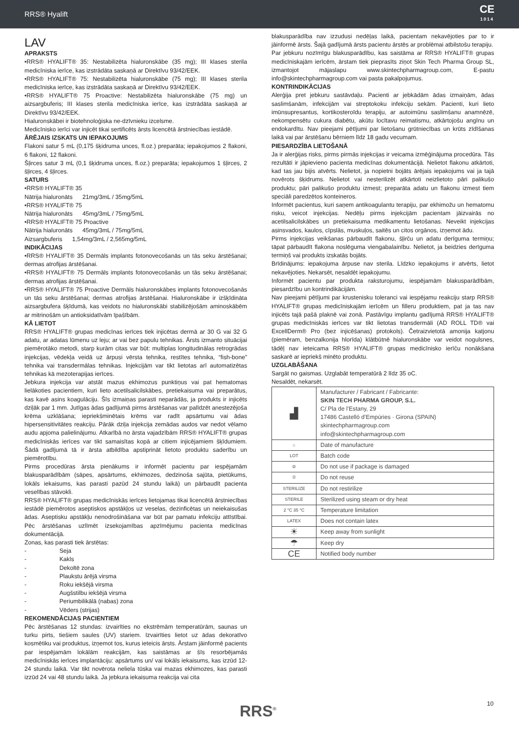RRS® Hyalift CE
1014
LAV
APRAKSTS
•RRS® HYALIFT® 35: Nestabilizēta hialuronskābe (35 mg); III klases sterila medicīniska ierīce, kas izstrādāta saskaņā ar Direktīvu 93/42/EEK.
•RRS® HYALIFT® 75: Nestabilizēta hialuronskābe (75 mg); III klases sterila medicīniska ierīce, kas izstrādāta saskaņā ar Direktīvu 93/42/EEK.
•RRS® HYALIFT® 75 Proactive: Nestabilizēta hialuronskābe (75 mg) un aizsargbuferis; III klases sterila medicīniska ierīce, kas izstrādāta saskaņā ar Direktīvu 93/42/EEK.
Hialuronskābei ir biotehnoloģiska ne-dzīvnieku izcelsme.
Medicīnisko ierīci var injicēt tikai sertificēts ārsts licencētā ārstniecības iestādē.
ĀRĒJAIS IZSKATS UN IEPAKOJUMS
Flakoni satur 5 mL (0,175 šķidruma unces, fl.oz.) preparāta; iepakojumos 2 flakoni, 6 flakoni, 12 flakoni.
Šļirces satur 3 mL (0,1 šķidruma unces, fl.oz.) preparāta; iepakojumos 1 šļirces, 2 šļirces, 4 šļirces.
SATURS
•RRS® HYALIFT® 35
Nātrija hialuronāts 21mg/3mL / 35mg/5mL
•RRS® HYALIFT® 75
Nātrija hialuronāts 45mg/3mL / 75mg/5mL
•RRS® HYALIFT® 75 Proactive
Nātrija hialuronāts 45mg/3mL / 75mg/5mL
Aizsargbuferis 1,54mg/3mL / 2,565mg/5mL
INDIKĀCIJAS
•RRS® HYALIFT® 35 Dermāls implants fotonovecošanās un tās seku ārstēšanai; dermas atrofijas ārstēšanai.
•RRS® HYALIFT® 75 Dermāls implants fotonovecošanās un tās seku ārstēšanai; dermas atrofijas ārstēšanai.
•RRS® HYALIFT® 75 Proactive Dermāls hialuronskābes implants fotonovecošanās un tās seku ārstēšanai; dermas atrofijas ārstēšanai. Hialuronskābe ir izšķīdināta aizsargbufera šķīdumā, kas veidots no hialuronskābi stabilizējošām aminoskābēm ar mitrinošām un antioksidatīvām īpašībām.
KĀ LIETOT
RRS® HYALIFT® grupas medicīnas ierīces tiek injicētas dermā ar 30 G vai 32 G adatu, ar adatas lūmenu uz leju; ar vai bez papulu tehnikas. Ārsts izmanto situācijai piemērotāko metodi, starp kurām citas var būt: multiplas longitudinālas retrogrādas injekcijas, vēdekļa veidā uz ārpusi vērsta tehnika, restītes tehnika, “fish-bone” tehnika vai transdermālas tehnikas. Injekcijām var tikt lietotas arī automatizētas tehnikas kā mezoterapijas ierīces.
Jebkura injekcija var atstāt mazus ekhimozus punktiņus vai pat hematomas lielākoties pacientiem, kuri lieto acetilsalicilskābes, pretiekaisuma vai preparātus, kas kavē asins koagulāciju. Šīs izmaiņas parasti neparādās, ja produkts ir injicēts dziļāk par 1 mm. Jutīgas ādas gadījumā pirms ārstēšanas var palīdzēt anestezējoša krēma uzklāšana; iepriekšminētais krēms var radīt apsārtumu vai ādas hipersensitivitātes reakciju. Pārāk dziļa injekcija zemādas audos var nedot vēlamo audu apjoma palielinājumu. Atkarībā no ārsta vajadzībām RRS® HYALIFT® grupas medicīniskās ierīces var tikt samaisītas kopā ar citiem injicējamiem šķīdumiem. Šādā gadījumā tā ir ārsta atbildība apstiprināt lietoto produktu saderību un piemērotību.
Pirms procedūras ārsta pienākums ir informēt pacientu par iespējamām blakusparādībām (sāpes, apsārtums, ekhimozes, dedzinoša sajūta, pietūkums, lokāls iekaisums, kas parasti pazūd 24 stundu laikā) un pārbaudīt pacienta veselības stāvokli.
RRS® HYALIFT® grupas medicīniskās ierīces lietojamas tikai licencētā ārstniecības iestādē piemērotos aseptiskos apstākļos uz veselas, dezinficētas un neiekaisušas ādas. Aseptisku apstākļu nenodrošināšana var būt par pamatu infekciju attīstībai. Pēc ārstēšanas uzlīmēt izsekojamības apzīmējumu pacienta medicīnas dokumentācijā.
Zonas, kas parasti tiek ārstētas:
- Seja
- Kakls
- Dekoltē zona
- Plaukstu ārējā virsma
- Roku iekšējā virsma
- Augšstilbu iekšējā virsma
- Periumbilikālā (nabas) zona
- Vēders (strijas)
REKOMENDĀCIJAS PACIENTIEM
Pēc ārstēšanas 12 stundas: izvairīties no ekstrēmām temperatūrām, saunas un turku pirts, tiešiem saules (UV) stariem. Izvairīties lietot uz ādas dekoratīvo kosmētiku vai produktus, izņemot tos, kurus ieteicis ārsts. Ārstam jāinformē pacients par iespējamām lokālām reakcijām, kas saistāmas ar šīs resorbējamās medicīniskās ierīces implantāciju: apsārtums un/ vai lokāls iekaisums, kas izzūd 12-24 stundu laikā. Var tikt novērota neliela tūska vai mazas ekhimozes, kas parasti izzūd 24 vai 48 stundu laikā. Ja jebkura iekaisuma reakcija vai cita
blakusparādība nav izzudusi nedēļas laikā, pacientam nekavējoties par to ir jāinformē ārsts. Šajā gadījumā ārsts pacientu ārstēs ar problēmai atbilstošu terapiju.
Par jebkuru nozīmīgu blakusparādību, kas saistāma ar RRS® HYALIFT® grupas medicīniskajām ierīcēm, ārstam tiek pieprasīts ziņot Skin Tech Pharma Group SL, izmantojot mājaslapu www.skintechpharmagroup.com, E-pastu info@skintechpharmagroup.com vai pasta pakalpojumus.
KONTRINDIKĀCIJAS
Alerģija pret jebkuru sastāvdaļu. Pacienti ar jebkādām ādas izmaiņām, ādas saslimšanām, infekcijām vai streptokoku infekciju sekām. Pacienti, kuri lieto imūnsupresantus, kortikosteroīdu terapiju, ar autoimūnu saslimšanu anamnēzē, nekompensētu cukura diabētu, akūtu locītavu reimatismu, atkārtojošu angīnu un endokardītu. Nav pieejami pētījumi par lietošanu grūtniecības un krūts zīdīšanas laikā vai par ārstēšanu bērniem līdz 18 gadu vecumam.
PIESARDZĪBA LIETOŠANĀ
Ja ir alerģijas risks, pirms pirmās injekcijas ir veicama izmēģinājuma procedūra. Tās rezultāti ir jāpievieno pacienta medicīnas dokumentācijā. Nelietot flakonu atkārtoti, kad tas jau bijis atvērts. Nelietot, ja nopietni bojāts ārējais iepakojums vai ja tajā novērots šķidrums. Nelietot vai nesterilizēt atkārtoti neizlietoto pāri palikušo produktu; pāri palikušo produktu izmest; preparāta adatu un flakonu izmest tiem speciāli paredzētos konteineros.
Informēt pacientus, kuri saņem antikoagulantu terapiju, par ekhimožu un hematomu risku, veicot injekcijas. Nedēļu pirms injekcijām pacientam jāizvairās no acetilsalicilskābes un pretiekaisuma medikamentu lietošanas. Neveikt injekcijas asinsvados, kaulos, cīpslās, muskuļos, saitēs un citos orgānos, izņemot ādu.
Pirms injekcijas veikšanas pārbaudīt flakonu, šļirču un adatu derīguma termiņu; tāpat pārbaudīt flakona noslēguma viengabalainību. Nelietot, ja beidzies derīguma termiņš vai produkts izskatās bojāts.
Brīdinājums: iepakojuma ārpuse nav sterila. Līdzko iepakojums ir atvērts, lietot nekavējoties. Nekarsēt, nesaldēt iepakojumu.
Informēt pacientu par produkta raksturojumu, iespējamām blakusparādībām, piesardzību un kontrindikācijām.
Nav pieejami pētījumi par krustenisku toleranci vai iespējamu reakciju starp RRS® HYALIFT® grupas medicīniskajām ierīcēm un filleru produktiem, pat ja tas nav injicēts tajā pašā plaknē vai zonā. Pastāvīgu implantu gadījumā RRS® HYALIFT® grupas medicīniskās ierīces var tikt lietotas transdermāli (AD ROLL TD® vai ExcellDerm® Pro (bez injicēšanas) protokols). Četraizvietotā amonija katjonu (piemēram, benzalkonija hlorīda) klātbūtnē hialuronskābe var veidot nogulsnes, tādēļ nav ieteicama RRS® HYALIFT® grupas medicīnisko ierīču nonākšana saskarē ar iepriekš minēto produktu.
UZGLABĀŠANA
Sargāt no gaismas. Uzglabāt temperatūrā 2 līdz 35 oC.
Nesaldēt, nekarsēt.
| ▟ | Manufacturer / Fabricant / Fabricante: SKIN TECH PHARMA GROUP, S.L. C/ Pla de l’Estany, 29 17486 Castelló d’Empúries · Girona (SPAIN) skintechpharmagroup.com info@skintechpharmagroup.com |
| ⌂ | Date of manufacture |
| LOT | Batch code |
| ⊘ | Do not use if package is damaged |
| ② | Do not reuse |
| STERILIZE | Do not restirilize |
| STERILE | Sterilized using steam or dry heat |
| 2 °C 35 °C | Temperature limitation |
| LATEX | Does not contain latex |
| ☀ | Keep away from sunlight |
| ☂ | Keep dry |
| CE | Notified body number |
10
RRS<sup>®</sup>